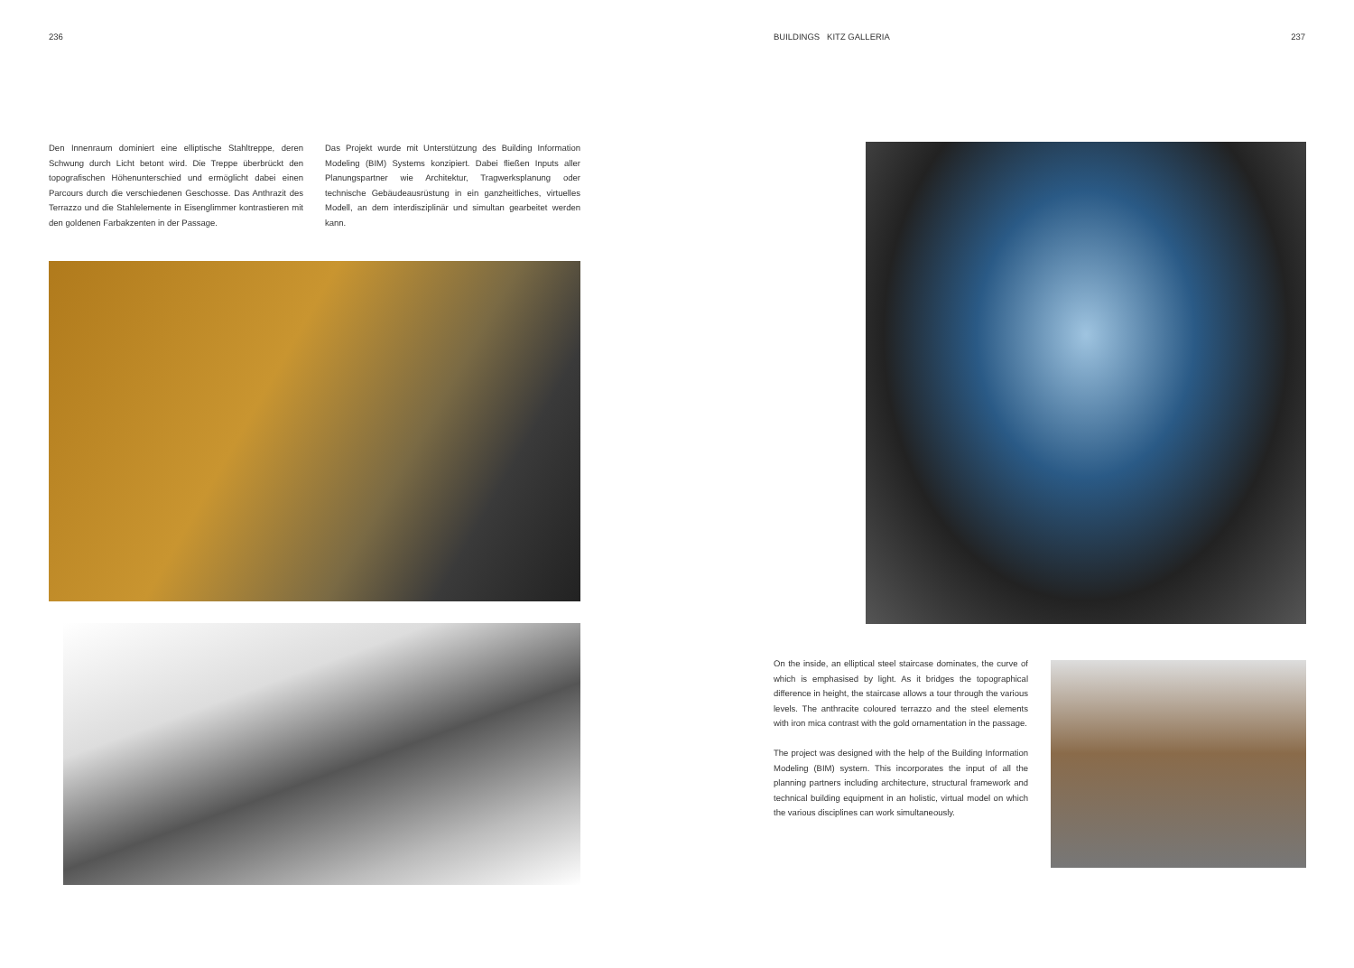236
Den Innenraum dominiert eine elliptische Stahltreppe, deren Schwung durch Licht betont wird. Die Treppe überbrückt den topografischen Höhenunterschied und ermöglicht dabei einen Parcours durch die verschiedenen Geschosse. Das Anthrazit des Terrazzo und die Stahlelemente in Eisenglimmer kontrastieren mit den goldenen Farbakzenten in der Passage.
Das Projekt wurde mit Unterstützung des Building Information Modeling (BIM) Systems konzipiert. Dabei fließen Inputs aller Planungspartner wie Architektur, Tragwerksplanung oder technische Gebäudeausrüstung in ein ganzheitliches, virtuelles Modell, an dem interdisziplinär und simultan gearbeitet werden kann.
BUILDINGS KITZ GALLERIA 237
On the inside, an elliptical steel staircase dominates, the curve of which is emphasised by light. As it bridges the topographical difference in height, the staircase allows a tour through the various levels. The anthracite coloured terrazzo and the steel elements with iron mica contrast with the gold ornamentation in the passage.
The project was designed with the help of the Building Information Modeling (BIM) system. This incorporates the input of all the planning partners including architecture, structural framework and technical building equipment in an holistic, virtual model on which the various disciplines can work simultaneously.